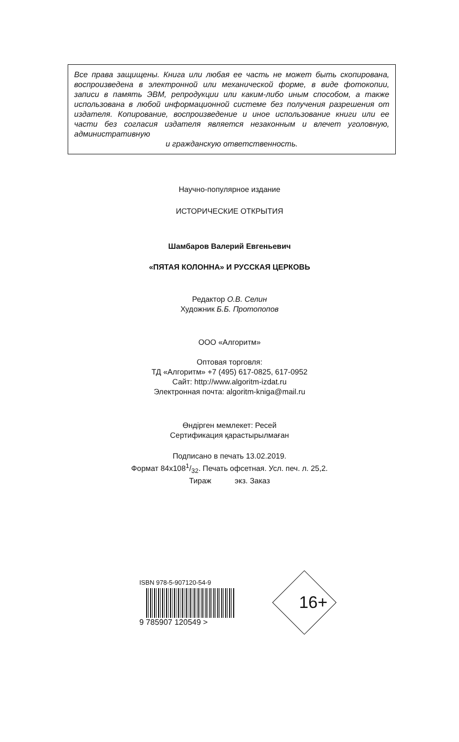Все права защищены. Книга или любая ее часть не может быть скопирована, воспроизведена в электронной или механической форме, в виде фотокопии, записи в память ЭВМ, репродукции или каким-либо иным способом, а также использована в любой информационной системе без получения разрешения от издателя. Копирование, воспроизведение и иное использование книги или ее части без согласия издателя является незаконным и влечет уголовную, административную
и гражданскую ответственность.
Научно-популярное издание
ИСТОРИЧЕСКИЕ ОТКРЫТИЯ
Шамбаров Валерий Евгеньевич
«ПЯТАЯ КОЛОННА» И РУССКАЯ ЦЕРКОВЬ
Редактор О.В. Селин
Художник Б.Б. Протопопов
ООО «Алгоритм»
Оптовая торговля:
ТД «Алгоритм» +7 (495) 617-0825, 617-0952
Сайт: http://www.algoritm-izdat.ru
Электронная почта: algoritm-kniga@mail.ru
Өндірген мемлекет: Ресей
Сертификация қарастырылмаған
Подписано в печать 13.02.2019.
Формат 84х1081/32. Печать офсетная. Усл. печ. л. 25,2.
Тираж экз. Заказ
ISBN 978-5-907120-54-9
9 785907 120549 >
16+